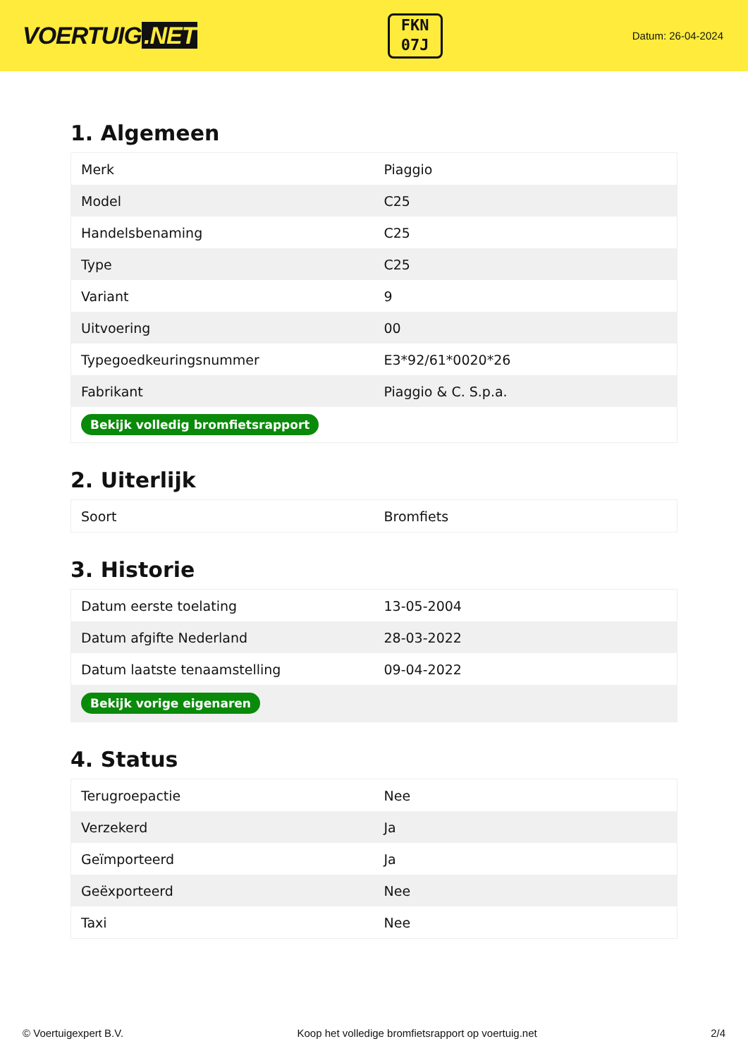VOERTUIG.NET
FKN
07J
Datum: 26-04-2024
1. Algemeen
| Merk | Piaggio |
| Model | C25 |
| Handelsbenaming | C25 |
| Type | C25 |
| Variant | 9 |
| Uitvoering | 00 |
| Typegoedkeuringsnummer | E3*92/61*0020*26 |
| Fabrikant | Piaggio & C. S.p.a. |
| Bekijk volledig bromfietsrapport | |
2. Uiterlijk
| Soort | Bromfiets |
3. Historie
| Datum eerste toelating | 13-05-2004 |
| Datum afgifte Nederland | 28-03-2022 |
| Datum laatste tenaamstelling | 09-04-2022 |
| Bekijk vorige eigenaren | |
4. Status
| Terugroepactie | Nee |
| Verzekerd | Ja |
| Geïmporteerd | Ja |
| Geëxporteerd | Nee |
| Taxi | Nee |
© Voertuigexpert B.V. Koop het volledige bromfietsrapport op voertuig.net 2/4